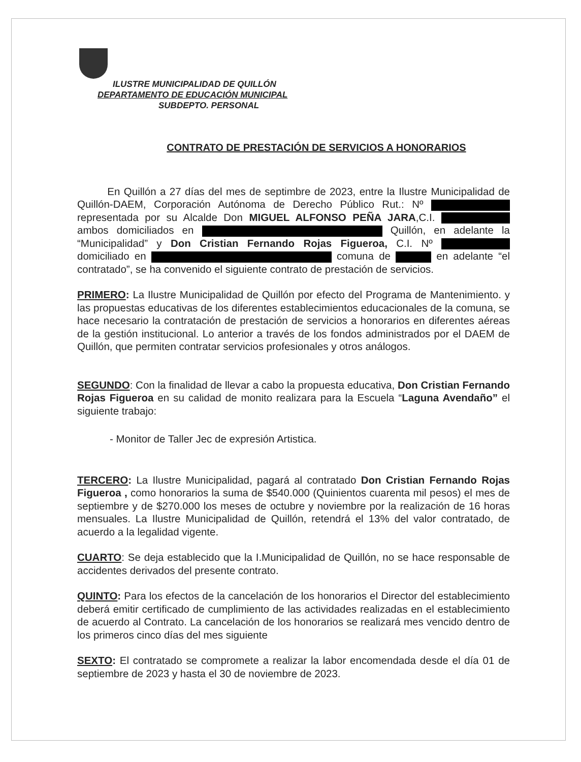ILUSTRE MUNICIPALIDAD DE QUILLÓN
DEPARTAMENTO DE EDUCACIÓN MUNICIPAL
SUBDEPTO. PERSONAL
CONTRATO DE PRESTACIÓN DE SERVICIOS A HONORARIOS
En Quillón a 27 días del mes de septimbre de 2023, entre la Ilustre Municipalidad de Quillón-DAEM, Corporación Autónoma de Derecho Público Rut.: Nº representada por su Alcalde Don MIGUEL ALFONSO PEÑA JARA,C.I. ambos domiciliados en Quillón, en adelante la “Municipalidad” y Don Cristian Fernando Rojas Figueroa, C.I. Nº domiciliado en comuna de en adelante “el contratado”, se ha convenido el siguiente contrato de prestación de servicios.
PRIMERO: La Ilustre Municipalidad de Quillón por efecto del Programa de Mantenimiento. y las propuestas educativas de los diferentes establecimientos educacionales de la comuna, se hace necesario la contratación de prestación de servicios a honorarios en diferentes aéreas de la gestión institucional. Lo anterior a través de los fondos administrados por el DAEM de Quillón, que permiten contratar servicios profesionales y otros análogos.
SEGUNDO: Con la finalidad de llevar a cabo la propuesta educativa, Don Cristian Fernando Rojas Figueroa en su calidad de monito realizara para la Escuela “Laguna Avendaño” el siguiente trabajo:
- Monitor de Taller Jec de expresión Artistica.
TERCERO: La Ilustre Municipalidad, pagará al contratado Don Cristian Fernando Rojas Figueroa , como honorarios la suma de $540.000 (Quinientos cuarenta mil pesos) el mes de septiembre y de $270.000 los meses de octubre y noviembre por la realización de 16 horas mensuales. La Ilustre Municipalidad de Quillón, retendrá el 13% del valor contratado, de acuerdo a la legalidad vigente.
CUARTO: Se deja establecido que la I.Municipalidad de Quillón, no se hace responsable de accidentes derivados del presente contrato.
QUINTO: Para los efectos de la cancelación de los honorarios el Director del establecimiento deberá emitir certificado de cumplimiento de las actividades realizadas en el establecimiento de acuerdo al Contrato. La cancelación de los honorarios se realizará mes vencido dentro de los primeros cinco días del mes siguiente
SEXTO: El contratado se compromete a realizar la labor encomendada desde el día 01 de septiembre de 2023 y hasta el 30 de noviembre de 2023.